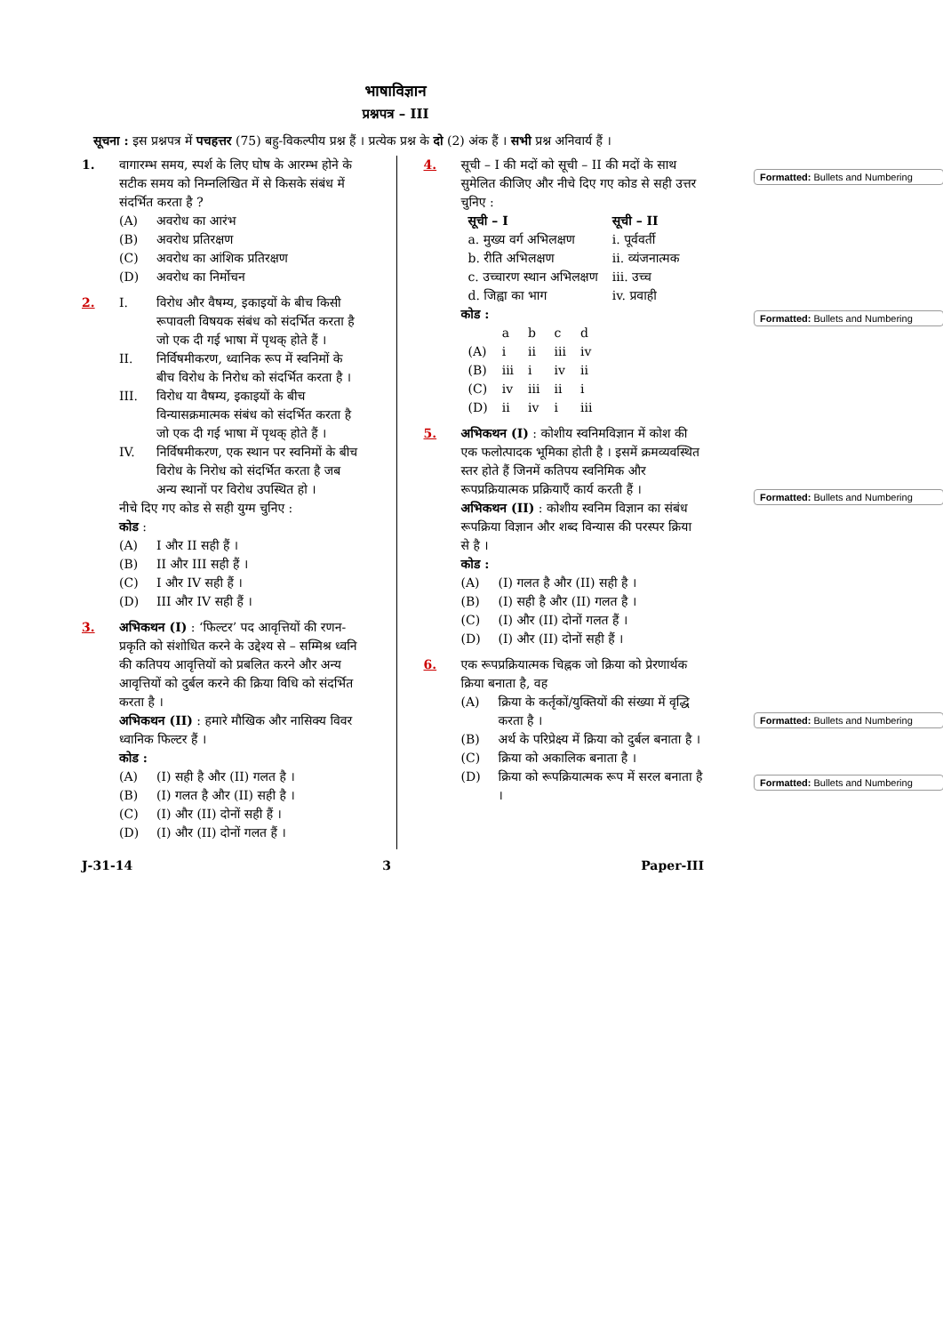भाषाविज्ञान
प्रश्नपत्र – III
सूचना : इस प्रश्नपत्र में पचहत्तर (75) बहु-विकल्पीय प्रश्न हैं । प्रत्येक प्रश्न के दो (2) अंक हैं । सभी प्रश्न अनिवार्य हैं ।
1. वागारम्भ समय, स्पर्श के लिए घोष के आरम्भ होने के सटीक समय को निम्नलिखित में से किसके संबंध में संदर्भित करता है ?
(A) अवरोध का आरंभ
(B) अवरोध प्रतिरक्षण
(C) अवरोध का आंशिक प्रतिरक्षण
(D) अवरोध का निर्मोचन
2. I. विरोध और वैषम्य, इकाइयों के बीच किसी रूपावली विषयक संबंध को संदर्भित करता है जो एक दी गई भाषा में पृथक् होते हैं ।
II. निर्विषमीकरण, ध्वानिक रूप में स्वनिमों के बीच विरोध के निरोध को संदर्भित करता है ।
III. विरोध या वैषम्य, इकाइयों के बीच विन्यासक्रमात्मक संबंध को संदर्भित करता है जो एक दी गई भाषा में पृथक् होते हैं ।
IV. निर्विषमीकरण, एक स्थान पर स्वनिमों के बीच विरोध के निरोध को संदर्भित करता है जब अन्य स्थानों पर विरोध उपस्थित हो ।
नीचे दिए गए कोड से सही युग्म चुनिए :
कोड :
(A) I और II सही हैं ।
(B) II और III सही हैं ।
(C) I और IV सही हैं ।
(D) III और IV सही हैं ।
3. अभिकथन (I) : ‘फिल्टर’ पद आवृत्तियों की रणन-प्रकृति को संशोधित करने के उद्देश्य से – सम्मिश्र ध्वनि की कतिपय आवृत्तियों को प्रबलित करने और अन्य आवृत्तियों को दुर्बल करने की क्रिया विधि को संदर्भित करता है ।
अभिकथन (II) : हमारे मौखिक और नासिक्य विवर ध्वानिक फिल्टर हैं ।
कोड :
(A) (I) सही है और (II) गलत है ।
(B) (I) गलत है और (II) सही है ।
(C) (I) और (II) दोनों सही हैं ।
(D) (I) और (II) दोनों गलत हैं ।
4. सूची – I की मदों को सूची – II की मदों के साथ सुमेलित कीजिए और नीचे दिए गए कोड से सही उत्तर चुनिए :
| सूची – I | सूची – II |
| --- | --- |
| a. मुख्य वर्ग अभिलक्षण | i. पूर्ववर्ती |
| b. रीति अभिलक्षण | ii. व्यंजनात्मक |
| c. उच्चारण स्थान अभिलक्षण | iii. उच्च |
| d. जिह्वा का भाग | iv. प्रवाही |
कोड :
| | a | b | c | d |
| (A) | i | ii | iii | iv |
| (B) | iii | i | iv | ii |
| (C) | iv | iii | ii | i |
| (D) | ii | iv | i | iii |
5. अभिकथन (I) : कोशीय स्वनिमविज्ञान में कोश की एक फलोत्पादक भूमिका होती है । इसमें क्रमव्यवस्थित स्तर होते हैं जिनमें कतिपय स्वनिमिक और रूपप्रक्रियात्मक प्रक्रियाएँ कार्य करती हैं ।
अभिकथन (II) : कोशीय स्वनिम विज्ञान का संबंध रूपक्रिया विज्ञान और शब्द विन्यास की परस्पर क्रिया से है ।
कोड :
(A) (I) गलत है और (II) सही है ।
(B) (I) सही है और (II) गलत है ।
(C) (I) और (II) दोनों गलत हैं ।
(D) (I) और (II) दोनों सही हैं ।
6. एक रूपप्रक्रियात्मक चिह्नक जो क्रिया को प्रेरणार्थक क्रिया बनाता है, वह
(A) क्रिया के कर्तृकों/युक्तियों की संख्या में वृद्धि करता है ।
(B) अर्थ के परिप्रेक्ष्य में क्रिया को दुर्बल बनाता है ।
(C) क्रिया को अकालिक बनाता है ।
(D) क्रिया को रूपक्रियात्मक रूप में सरल बनाता है ।
J-31-14 3 Paper-III
Formatted: Bullets and Numbering
Formatted: Bullets and Numbering
Formatted: Bullets and Numbering
Formatted: Bullets and Numbering
Formatted: Bullets and Numbering